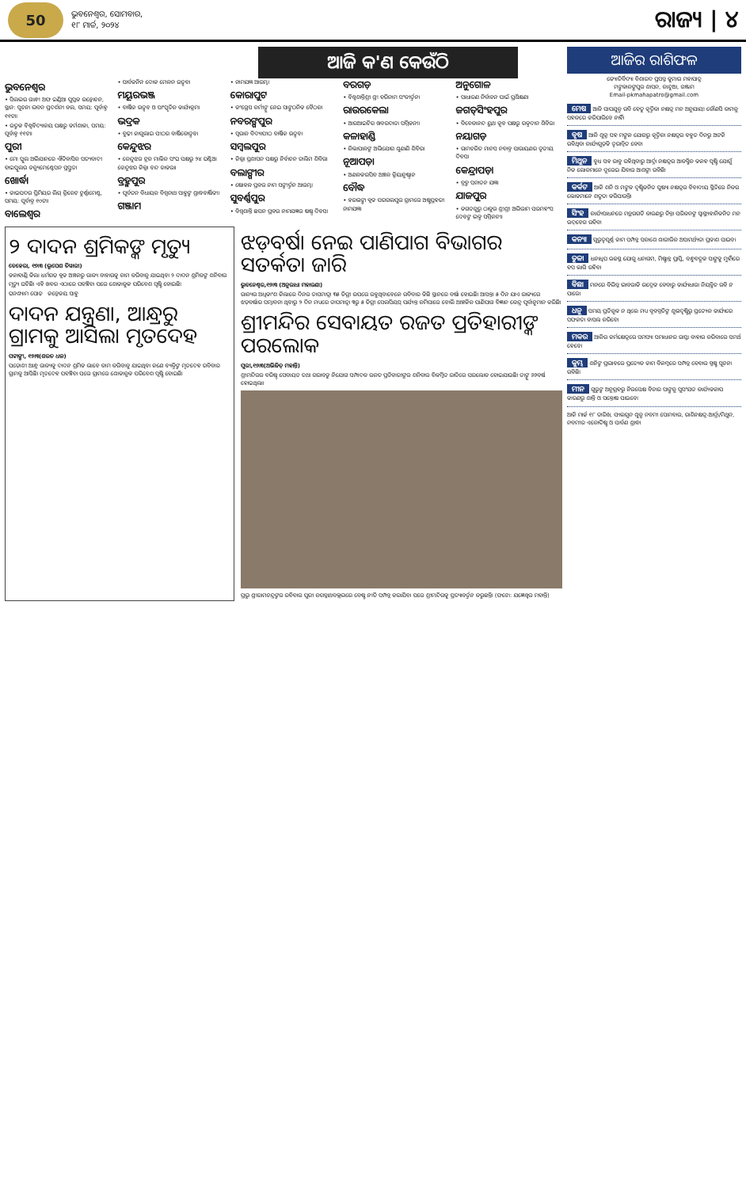50
ଭୁବନେଶ୍ୱର, ସୋମବାର,
୧୮ ମାର୍ଚ୍ଚ, ୨୦୨୪
ରାଜ୍ୟ | ୪
ଆଜି କ'ଣ କେଉଁଠି
ଭୁବନେଶ୍ୱର
• ସିଲଭର ଗାନ୍ଧୀ ଅଫ ଇଣ୍ଡିଆ ପୁସ୍ତକ ଉନ୍ମୋଚନ, ସ୍ଥାନ: ସୂଚନା ଭବନ ପ୍ରଦର୍ଶନୀ ହଲ, ସମୟ: ପୂର୍ବାହ୍ନ ୧୧ଟା।
• ଉତ୍କଳ ବିଶ୍ୱବିଦ୍ୟାଳୟ ପକ୍ଷରୁ କର୍ମଶାଳା, ସମୟ: ପୂର୍ବାହ୍ନ ୧୧ଟା।
ପୁରୀ
• ମୋ ସ୍କୁଲ ଅଭିଯାନରେ ଐତିହାସିକ ସତ୍ୟବାଦୀ ହାଇସ୍କୁଲର ଡକ୍ୟୁମେଣ୍ଟେସନ ପ୍ରସ୍ତୁତ।
ଖୋର୍ଦ୍ଧା
• କାଇପଦର ପ୍ରିମିୟର ଲିଗ୍ କ୍ରିକେଟ ଟୁର୍ଣ୍ଣାମେଣ୍ଟ, ସମୟ: ପୂର୍ବାହ୍ନ ୧୦ଟା।
ବାଲେଶ୍ୱର
• ସାର୍ବଜନିନ ଦୋଳ ମେଳନ ଉତ୍ସବ।
ମୟୂରଭଞ୍ଜ
• ବାର୍ଷିକ ଉତ୍ସବ ଓ ସାଂସ୍କୃତିକ କାର୍ଯ୍ୟକ୍ରମ।
ଭଦ୍ରକ
• ବୁଢ଼ୀ ଜାଗୁଲାଇ ପୀଠର ବାର୍ଷିକୋତ୍ସବ।
କେନ୍ଦୁଝର
• କେନ୍ଦୁଝର ଟ୍ରକ ମାଲିକ ସଂଘ ପକ୍ଷରୁ ୨୪ ଘଣ୍ଟିଆ କେନ୍ଦୁଝର ଜିଲ୍ଲା ବନ୍ଦ ଡାକରା।
ବ୍ରହ୍ମପୁର
• ପୂର୍ବତନ ବିଧାୟକ ବିଶ୍ୱନାଥ ସାହୁଙ୍କ ଶ୍ରାଦ୍ଧବାର୍ଷିକୀ।
ଗଞ୍ଜାମ
• ନାମଯଜ୍ଞ ଆରମ୍ଭ।
କୋରାପୁଟ
• କଂଗ୍ରେସ କର୍ମୀଙ୍କୁ ନେଇ ସାଙ୍ଗଠନିକ ବୈଠକ।
ନବରଙ୍ଗପୁର
• ସ୍ୱରାଜ ବିଦ୍ୟାପୀଠ ବାର୍ଷିକ ଉତ୍ସବ।
ସମ୍ବଲପୁର
• ଜିଲ୍ଲା ପ୍ରଶାସନ ପକ୍ଷରୁ ନିର୍ବାଚନ ତାଲିମ ଶିବିର।
ବଲାଙ୍ଗୀର
• ଷୋହଳ ପ୍ରହର ନାମ ସଙ୍କୀର୍ତ୍ତନ ଆରମ୍ଭ।
ସୁବର୍ଣ୍ଣପୁର
• ବିଶ୍ୱଶାନ୍ତି ଛପନ ପ୍ରହର ନାମଯଜ୍ଞର ଷଷ୍ଠ ଦିବସ।
ବରଗଡ଼
• ବିଶ୍ୱଶାନ୍ତିଶ୍ରୀ ଶ୍ରୀ ହରିନାମ ସଂକୀର୍ତ୍ତନ।
ରାଉରକେଲା
• ଆରଆଇଟିର ଖବରଦାତା ସମ୍ମିଳନୀ।
କଳାହାଣ୍ଡି
• ଜିଲାପାଳଙ୍କ ଅଭିଯୋଗ ଶୁଣାଣି ଶିବିର।
ନୂଆପଡ଼ା
• ଅଣଳଳଉସିବ ଅଞ୍ଚଳ କ୍ରିୟାନୁଷ୍ଠାନ
ବୌଦ୍ଧ
• ହରଭଙ୍ଗା ବ୍ଲକ ପରଗଲପୁର ଗ୍ରାମରେ ଅଷ୍ଟପ୍ରହରୀ ନାମଯଜ୍ଞ।
ଅନୁଗୋଳ
• ସାଧାରଣ ନିର୍ବାଚନ ପାଇଁ ପ୍ରଶିକ୍ଷଣ।
ଜଗତ୍‌ସିଂହପୁର
• ବିବେକାନନ୍ଦ ୟୁଥ କ୍ଲବ ପକ୍ଷରୁ ରକ୍ତଦାନ ଶିବିର।
ନୟାଗଡ଼
• ରାମଚରିତ ମାନସ ନବାହ୍ନ ପାରାୟଣର ତୃତୀୟ ଦିବସ।
କେନ୍ଦ୍ରାପଡ଼ା
• ବ୍ରହ୍ମ ସନାତନ ଯଜ୍ଞ।
ଯାଜପୁର
• ଜଗତଗୁରୁ ଠାକୁର ଶ୍ରୀଶ୍ରୀ ଅଭିରାମ ପରମହଂସ ଦେବଙ୍କ ଭକ୍ତ ସମ୍ମିଳନୀ।
୨ ଦାଦନ ଶ୍ରମିକଙ୍କ ମୃତ୍ୟୁ
ବେହେରା, ୧୭।୩ (ଭୂପେଶ ତିୱାରୀ)
କଳାହାଣ୍ଡି ଜିଲା ଧର୍ମଗଡ଼ ବ୍ଲକ ଅଞ୍ଚଳରୁ ରାଜ୍ୟ ବାହାରକୁ କାମ କରିବାକୁ ଯାଇଥିବା ୨ ଦାଦନ ଶ୍ରମିକଙ୍କ ଶନିବାର ମୃତ୍ୟୁ ଘଟିଛି। ଏହି ଖବର ଏଠାରେ ପହଞ୍ଚିବା ପରେ ଶୋକାକୁଳ ପରିବେଶ ସୃଷ୍ଟି ହୋଇଛି।
ଘନଶ୍ୟାମ ପୋଡ଼ ଜନ୍ମେଜୟ ସାହୁ
ଦାଦନ ଯନ୍ତ୍ରଣା, ଆନ୍ଧ୍ରରୁ ଗ୍ରାମକୁ ଆସିଲା ମୃତଦେହ
ପଟ୍ଟାଙ୍ଗୀ, ୧୭।୩(ଶରତ ଧଳ)
ପଡ଼ୋଶୀ ଆନ୍ଧ୍ର ରାଜ୍ୟକୁ ଦାଦନ ଶ୍ରମିକ ଭାବେ କାମ କରିବାକୁ ଯାଇଥିବା ଜଣେ ବ୍ୟକ୍ତିଙ୍କ ମୃତଦେହ ରବିବାର ଗ୍ରାମକୁ ଆସିଛି। ମୃତଦେହ ପହଞ୍ଚିବା ପରେ ଗ୍ରାମରେ ଶୋକାକୁଳ ପରିବେଶ ସୃଷ୍ଟି ହୋଇଛି।
ଝଡ଼ବର୍ଷା ନେଇ ପାଣିପାଗ ବିଭାଗର ସତର୍କତା ଜାରି
ଭୁବନେଶ୍ୱର,୧୭।୩ (ଅନୁରାଧା ମହାରଣା)
ରାଜ୍ୟର ଅଧିକାଂଶ ଜିଲାରେ ଦିନର ତାପମାତ୍ରା ୩୫ ଡିଗ୍ରୀ ଉପରେ ରହୁଥିବାବେଳେ ରବିବାର କିଛି ସ୍ଥାନରେ ବର୍ଷା ହୋଇଛି। ଆସନ୍ତା ୫ ଦିନ ଯାଏ ରାଜ୍ୟରେ ଝଡ଼ବର୍ଷାର ସମ୍ଭାବନା ଥିବାରୁ ୨ ଦିନ ମଧ୍ୟରେ ତାପମାତ୍ରା ୩ରୁ ୫ ଡିଗ୍ରୀ ସେଲସିୟସ୍ ପର୍ଯ୍ୟନ୍ତ କମିପାରେ ବୋଲି ଆଞ୍ଚଳିକ ପାଣିପାଗ ବିଜ୍ଞାନ କେନ୍ଦ୍ର ପୂର୍ବାନୁମାନ କରିଛି।
ଶ୍ରୀମନ୍ଦିର ସେବାୟତ ରଜତ ପ୍ରତିହାରୀଙ୍କ ପରଲୋକ
ପୁରୀ,୧୭।୩(ଅଭିଜିତ୍ ମହାନ୍ତି)
ଶ୍ରୀମନ୍ଦିରର ବରିଷ୍ଠ ସେବାୟତ ତଥା ଗରାବଡୁ ନିଯୋଗ ସମ୍ପାଦକ ରଜତ ପ୍ରତିହାରୀଙ୍କର ଶନିବାର ବିଳମ୍ବିତ ରାତିରେ ପରଲୋକ ହୋଇଯାଇଛି। ତାଙ୍କୁ ୬୬ବର୍ଷ ହୋଇଥିଲା।
ପ୍ରଭୁ ଶ୍ରୀରାମଚନ୍ଦ୍ରଙ୍କର ରବିବାର ପୁରୀ ଜଗନ୍ନାଥବଲ୍ଲଭରେ ବେଷ୍ଟ ନୀତି ସମ୍ପନ୍ନ କରାଯିବା ପରେ ଶ୍ରୀମନ୍ଦିରକୁ ପ୍ରତ୍ୟାବର୍ତ୍ତନ କରୁଛନ୍ତି। (ଫଟୋ: ଯଜ୍ଞେଶ୍ୱର ମହାନ୍ତି)
ଆଜିର ରାଶିଫଳ
ଜ୍ୟୋତିର୍ବିଦ୍ୟା ବିଶାରଦ ପ୍ରସନ୍ନ କୁମାର ମହାପାତ୍ର
ମଙ୍ଗଳାଜଙ୍ଗପୁର ଶାସନ, କାନ୍ଦୁଆ, ଗଞ୍ଜାମ
Email-pkmahapatro@gmail.com
ମେଷ ଆଜି ପାପଯୁକ୍ତ ରବି ହେତୁ କୃତ୍ତିକା ନକ୍ଷତ୍ର ମନ ଅନୁଯାୟୀ କୌଣସି କାମକୁ ସହଜରେ କରିପାରିବେ ନାହିଁ।
ବୃଷ ଆଜି ଶୁକ୍ର ସହ ମଙ୍ଗଳ ଯୋଗରୁ କୃତ୍ତିକା ନକ୍ଷତ୍ରର ବହୁତ ଦିନରୁ ଅଟକି ରହିଥିବା କାର୍ଯ୍ୟଗୁଡ଼ିକ ତ୍ୱରାନ୍ୱିତ ହେବ।
ମିଥୁନ ବୁଧ ସହ ରାହୁ ରହିଥିବାରୁ ଆର୍ଦ୍ରା ନକ୍ଷତ୍ରର ଆକସ୍ମିକ କଳହ ସୃଷ୍ଟି ଯୋଗୁଁ ନିଜ ଲୋକମାନେ ଦୂରେଇ ଯିବାର ଆଶଙ୍କା ରହିଛି।
କର୍କଟ ଆଜି ଶନି ଓ ମଙ୍ଗଳ ଦୃଷ୍ଟିଜନିତ ପୁଷ୍ୟା ନକ୍ଷତ୍ରର ବିବାଦୀୟ ସ୍ଥିତିରେ ନିଜର ଲୋକମାନେ ଶତ୍ରୁତା କରିପାରନ୍ତି।
ସିଂହ କାର୍ଯ୍ୟସାଧନରେ ମନ୍ଥରଗତି କାରଣରୁ ଚିନ୍ତା ପରିଜନଙ୍କ ସ୍ୱାସ୍ଥ୍ୟହାନିଜନିତ ମନ ଉଦ୍‌ବେଗ ରହିବ।
କନ୍ୟା ଗୁରୁତ୍ୱପୂର୍ଣ୍ଣ କାମ ସମ୍ପନ୍ନ ସକାଶେ ଶାରୀରିକ ଅସାମର୍ଥ୍ୟତା ପ୍ରକାଶ ପାଇବ।
ତୁଳା ଧନାଧିପ ଉଚ୍ଚସ୍ଥ ଯୋଗୁ ଧନାଗମ, ମିଷ୍ଟାନ୍ନ ପ୍ରାପ୍ତି, ବନ୍ଧୁବତ୍ସଳ ସାଙ୍ଗକୁ ମୁହାଁଁରେ ହସ ଲାଗି ରହିବ।
ବିଛା ମନରେ ବିଭିନ୍ନ ଭାବରାଜି ଉଦ୍ରେକ ହେବାରୁ କାର୍ଯ୍ୟଧାରା ନିୟନ୍ତ୍ରିତ ରହି ନ ପାରେ।
ଧନୁ ସମୟ ପ୍ରତିକୂଳ ନ ଥିଲେ ମଧ୍ୟ ବୃହସ୍ପତିଙ୍କ ଶୁଭଦୃଷ୍ଟିରୁ ପ୍ରତ୍ୟେକ କାର୍ଯ୍ୟରେ ସଫଳତା ହାସଲ କରିବେ।
ମକର ଆଜିର କର୍ମକ୍ଷେତ୍ରରେ ସମସ୍ୟା ସମାଧାନର ରାସ୍ତା ବାହାର କରିବାରେ ସମର୍ଥ ହେବେ।
କୁମ୍ଭ ଶନିଙ୍କ ପ୍ରଭାବରେ ପ୍ରତ୍ୟେକ କାମ ବିଳମ୍ବରେ ସମ୍ପନ୍ନ ହେବାର ସ୍ପଷ୍ଟ ସୂଚନା ରହିଛି।
ମୀନ ଗୁରୁଙ୍କ ଅନୁଗ୍ରହରୁ ନିରପେକ୍ଷ ବିଚାର ସାଙ୍ଗକୁ ସୁସଂଯତ କାର୍ଯ୍ୟକଳାପ କାରଣରୁ ଶାନ୍ତି ଓ ସନ୍ତୋଷ ପାଇବେ।
ଆଜି ମାର୍ଚ୍ଚ ୧୮ ତାରିଖ, ଫାଲଗୁନ ଶୁକ୍ଳ ନବମୀ ସୋମବାର, ରାଶିନକ୍ଷତ୍ର-ଆର୍ଦ୍ରା/ମିଥୁନ, ନବମୀର ଏକୋଦ୍ଦିଷ୍ଟ ଓ ପାର୍ବଣ ଶ୍ରାଦ୍ଧ।